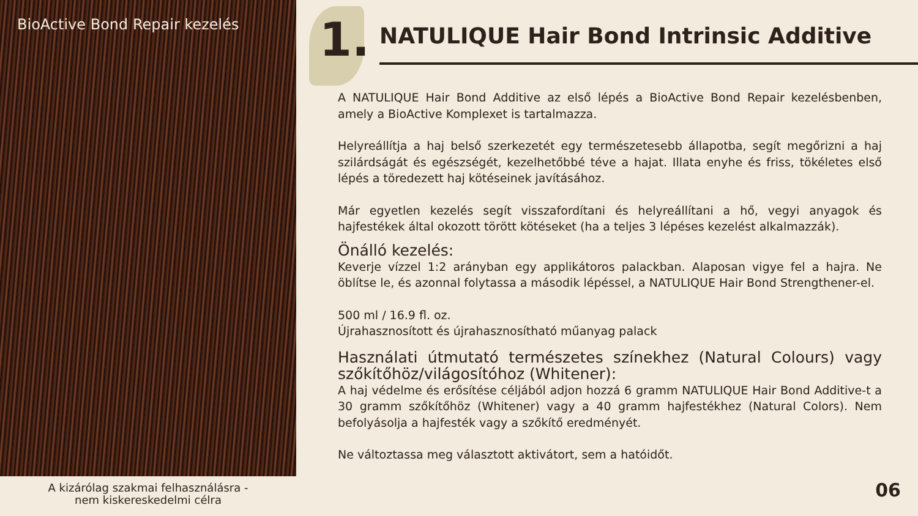BioActive Bond Repair kezelés
A kizárólag szakmai felhasználásra -
nem kiskereskedelmi célra
1. NATULIQUE Hair Bond Intrinsic Additive
A NATULIQUE Hair Bond Additive az első lépés a BioActive Bond Repair kezelésbenben, amely a BioActive Komplexet is tartalmazza.
Helyreállítja a haj belső szerkezetét egy természetesebb állapotba, segít megőrizni a haj szilárdságát és egészségét, kezelhetőbbé téve a hajat. Illata enyhe és friss, tökéletes első lépés a töredezett haj kötéseinek javításához.
Már egyetlen kezelés segít visszafordítani és helyreállítani a hő, vegyi anyagok és hajfestékek által okozott törött kötéseket (ha a teljes 3 lépéses kezelést alkalmazzák).
Önálló kezelés:
Keverje vízzel 1:2 arányban egy applikátoros palackban. Alaposan vigye fel a hajra. Ne öblítse le, és azonnal folytassa a második lépéssel, a NATULIQUE Hair Bond Strengthener-el.
500 ml / 16.9 fl. oz.
Újrahasznosított és újrahasznosítható műanyag palack
Használati útmutató természetes színekhez (Natural Colours) vagy szőkítőhöz/világosítóhoz (Whitener):
A haj védelme és erősítése céljából adjon hozzá 6 gramm NATULIQUE Hair Bond Additive-t a 30 gramm szőkítőhöz (Whitener) vagy a 40 gramm hajfestékhez (Natural Colors). Nem befolyásolja a hajfesték vagy a szőkítő eredményét.
Ne változtassa meg választott aktivátort, sem a hatóidőt.
06